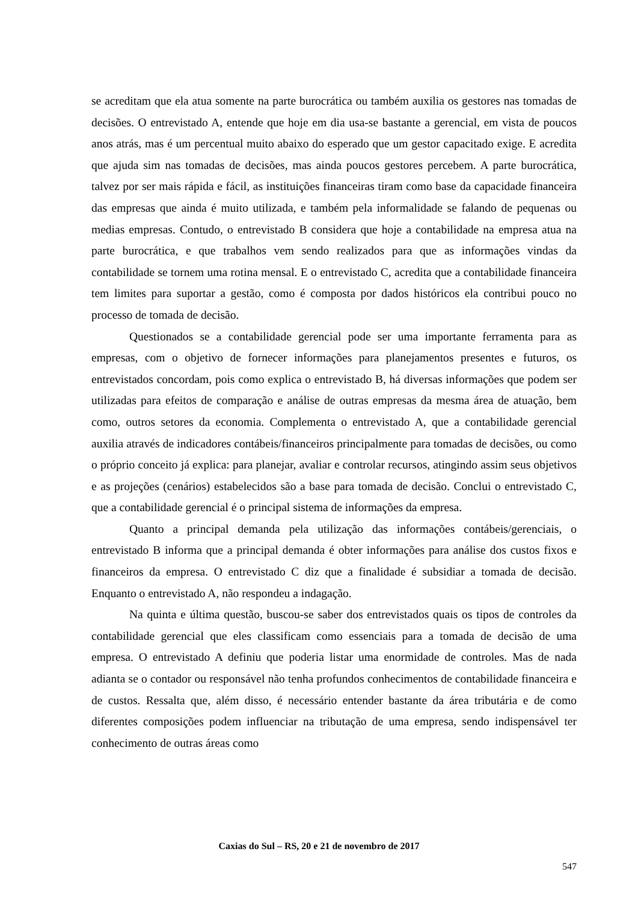se acreditam que ela atua somente na parte burocrática ou também auxilia os gestores nas tomadas de decisões. O entrevistado A, entende que hoje em dia usa-se bastante a gerencial, em vista de poucos anos atrás, mas é um percentual muito abaixo do esperado que um gestor capacitado exige. E acredita que ajuda sim nas tomadas de decisões, mas ainda poucos gestores percebem. A parte burocrática, talvez por ser mais rápida e fácil, as instituições financeiras tiram como base da capacidade financeira das empresas que ainda é muito utilizada, e também pela informalidade se falando de pequenas ou medias empresas. Contudo, o entrevistado B considera que hoje a contabilidade na empresa atua na parte burocrática, e que trabalhos vem sendo realizados para que as informações vindas da contabilidade se tornem uma rotina mensal. E o entrevistado C, acredita que a contabilidade financeira tem limites para suportar a gestão, como é composta por dados históricos ela contribui pouco no processo de tomada de decisão.
Questionados se a contabilidade gerencial pode ser uma importante ferramenta para as empresas, com o objetivo de fornecer informações para planejamentos presentes e futuros, os entrevistados concordam, pois como explica o entrevistado B, há diversas informações que podem ser utilizadas para efeitos de comparação e análise de outras empresas da mesma área de atuação, bem como, outros setores da economia. Complementa o entrevistado A, que a contabilidade gerencial auxilia através de indicadores contábeis/financeiros principalmente para tomadas de decisões, ou como o próprio conceito já explica: para planejar, avaliar e controlar recursos, atingindo assim seus objetivos e as projeções (cenários) estabelecidos são a base para tomada de decisão. Conclui o entrevistado C, que a contabilidade gerencial é o principal sistema de informações da empresa.
Quanto a principal demanda pela utilização das informações contábeis/gerenciais, o entrevistado B informa que a principal demanda é obter informações para análise dos custos fixos e financeiros da empresa. O entrevistado C diz que a finalidade é subsidiar a tomada de decisão. Enquanto o entrevistado A, não respondeu a indagação.
Na quinta e última questão, buscou-se saber dos entrevistados quais os tipos de controles da contabilidade gerencial que eles classificam como essenciais para a tomada de decisão de uma empresa. O entrevistado A definiu que poderia listar uma enormidade de controles. Mas de nada adianta se o contador ou responsável não tenha profundos conhecimentos de contabilidade financeira e de custos. Ressalta que, além disso, é necessário entender bastante da área tributária e de como diferentes composições podem influenciar na tributação de uma empresa, sendo indispensável ter conhecimento de outras áreas como
Caxias do Sul – RS, 20 e 21 de novembro de 2017
547